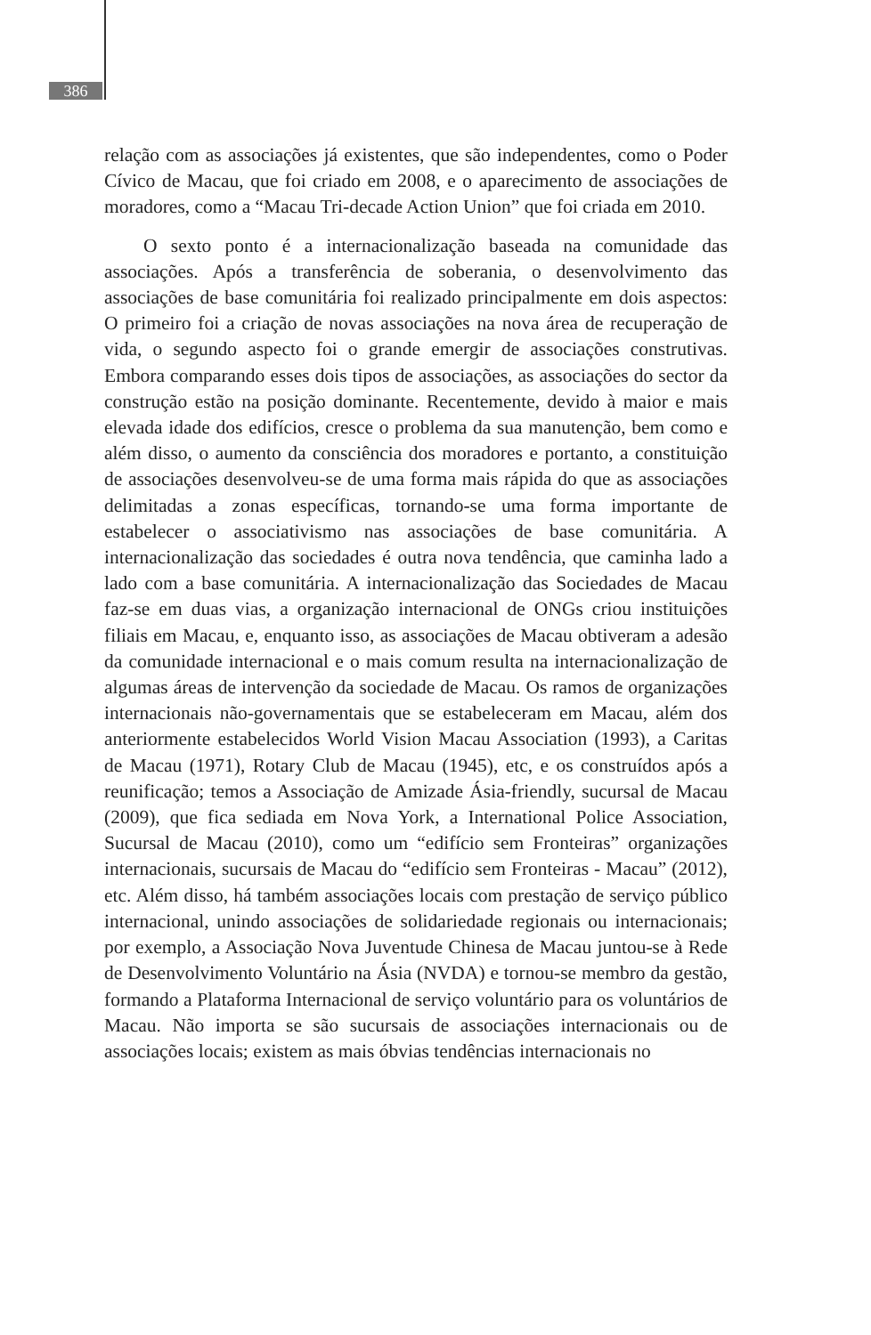386
relação com as associações já existentes, que são independentes, como o Poder Cívico de Macau, que foi criado em 2008, e o aparecimento de associações de moradores, como a “Macau Tri-decade Action Union” que foi criada em 2010.
O sexto ponto é a internacionalização baseada na comunidade das associações. Após a transferência de soberania, o desenvolvimento das associações de base comunitária foi realizado principalmente em dois aspectos: O primeiro foi a criação de novas associações na nova área de recuperação de vida, o segundo aspecto foi o grande emergir de associações construtivas. Embora comparando esses dois tipos de associações, as associações do sector da construção estão na posição dominante. Recentemente, devido à maior e mais elevada idade dos edifícios, cresce o problema da sua manutenção, bem como e além disso, o aumento da consciência dos moradores e portanto, a constituição de associações desenvolveu-se de uma forma mais rápida do que as associações delimitadas a zonas específicas, tornando-se uma forma importante de estabelecer o associativismo nas associações de base comunitária. A internacionalização das sociedades é outra nova tendência, que caminha lado a lado com a base comunitária. A internacionalização das Sociedades de Macau faz-se em duas vias, a organização internacional de ONGs criou instituições filiais em Macau, e, enquanto isso, as associações de Macau obtiveram a adesão da comunidade internacional e o mais comum resulta na internacionalização de algumas áreas de intervenção da sociedade de Macau. Os ramos de organizações internacionais não-governamentais que se estabeleceram em Macau, além dos anteriormente estabelecidos World Vision Macau Association (1993), a Caritas de Macau (1971), Rotary Club de Macau (1945), etc, e os construídos após a reunificação; temos a Associação de Amizade Ásia-friendly, sucursal de Macau (2009), que fica sediada em Nova York, a International Police Association, Sucursal de Macau (2010), como um “edifício sem Fronteiras” organizações internacionais, sucursais de Macau do “edifício sem Fronteiras - Macau” (2012), etc. Além disso, há também associações locais com prestação de serviço público internacional, unindo associações de solidariedade regionais ou internacionais; por exemplo, a Associação Nova Juventude Chinesa de Macau juntou-se à Rede de Desenvolvimento Voluntário na Ásia (NVDA) e tornou-se membro da gestão, formando a Plataforma Internacional de serviço voluntário para os voluntários de Macau. Não importa se são sucursais de associações internacionais ou de associações locais; existem as mais óbvias tendências internacionais no